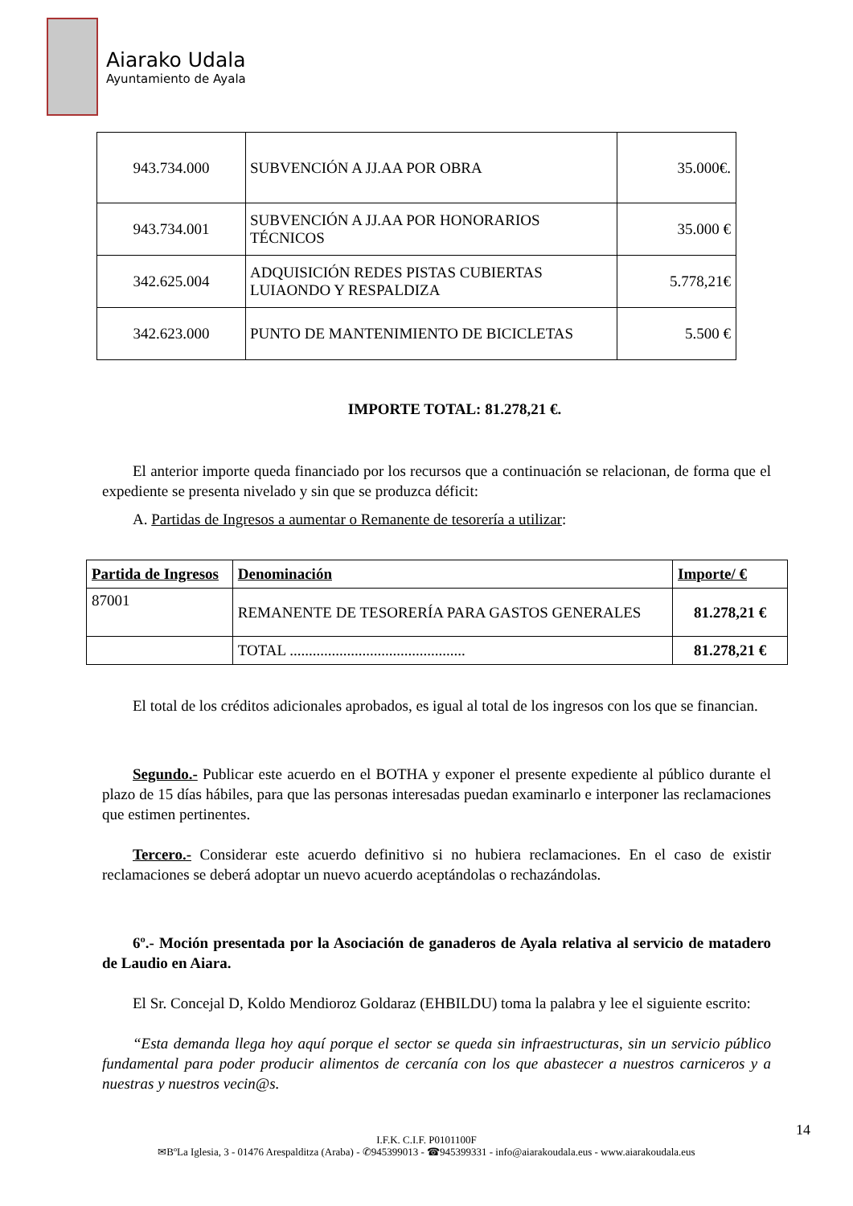Aiarako Udala
Ayuntamiento de Ayala
| 943.734.000 | SUBVENCIÓN A JJ.AA POR OBRA | 35.000€. |
| 943.734.001 | SUBVENCIÓN A JJ.AA POR HONORARIOS TÉCNICOS | 35.000 € |
| 342.625.004 | ADQUISICIÓN REDES PISTAS CUBIERTAS LUIAONDO Y RESPALDIZA | 5.778,21€ |
| 342.623.000 | PUNTO DE MANTENIMIENTO DE BICICLETAS | 5.500 € |
IMPORTE TOTAL: 81.278,21 €.
El anterior importe queda financiado por los recursos que a continuación se relacionan, de forma que el expediente se presenta nivelado y sin que se produzca déficit:
A. Partidas de Ingresos a aumentar o Remanente de tesorería a utilizar:
| Partida de Ingresos | Denominación | Importe/ € |
| --- | --- | --- |
| 87001 | REMANENTE DE TESORERÍA PARA GASTOS GENERALES | 81.278,21 € |
| | TOTAL .............................................. | 81.278,21 € |
El total de los créditos adicionales aprobados, es igual al total de los ingresos con los que se financian.
Segundo.- Publicar este acuerdo en el BOTHA y exponer el presente expediente al público durante el plazo de 15 días hábiles, para que las personas interesadas puedan examinarlo e interponer las reclamaciones que estimen pertinentes.
Tercero.- Considerar este acuerdo definitivo si no hubiera reclamaciones. En el caso de existir reclamaciones se deberá adoptar un nuevo acuerdo aceptándolas o rechazándolas.
6º.- Moción presentada por la Asociación de ganaderos de Ayala relativa al servicio de matadero de Laudio en Aiara.
El Sr. Concejal D, Koldo Mendioroz Goldaraz (EHBILDU) toma la palabra y lee el siguiente escrito:
“Esta demanda llega hoy aquí porque el sector se queda sin infraestructuras, sin un servicio público fundamental para poder producir alimentos de cercanía con los que abastecer a nuestros carniceros y a nuestras y nuestros vecin@s.
14
I.F.K. C.I.F. P0101100F
✉BºLa Iglesia, 3 - 01476 Arespalditza (Araba) - ✆945399013 - ☎945399331 - info@aiarakoudala.eus - www.aiarakoudala.eus